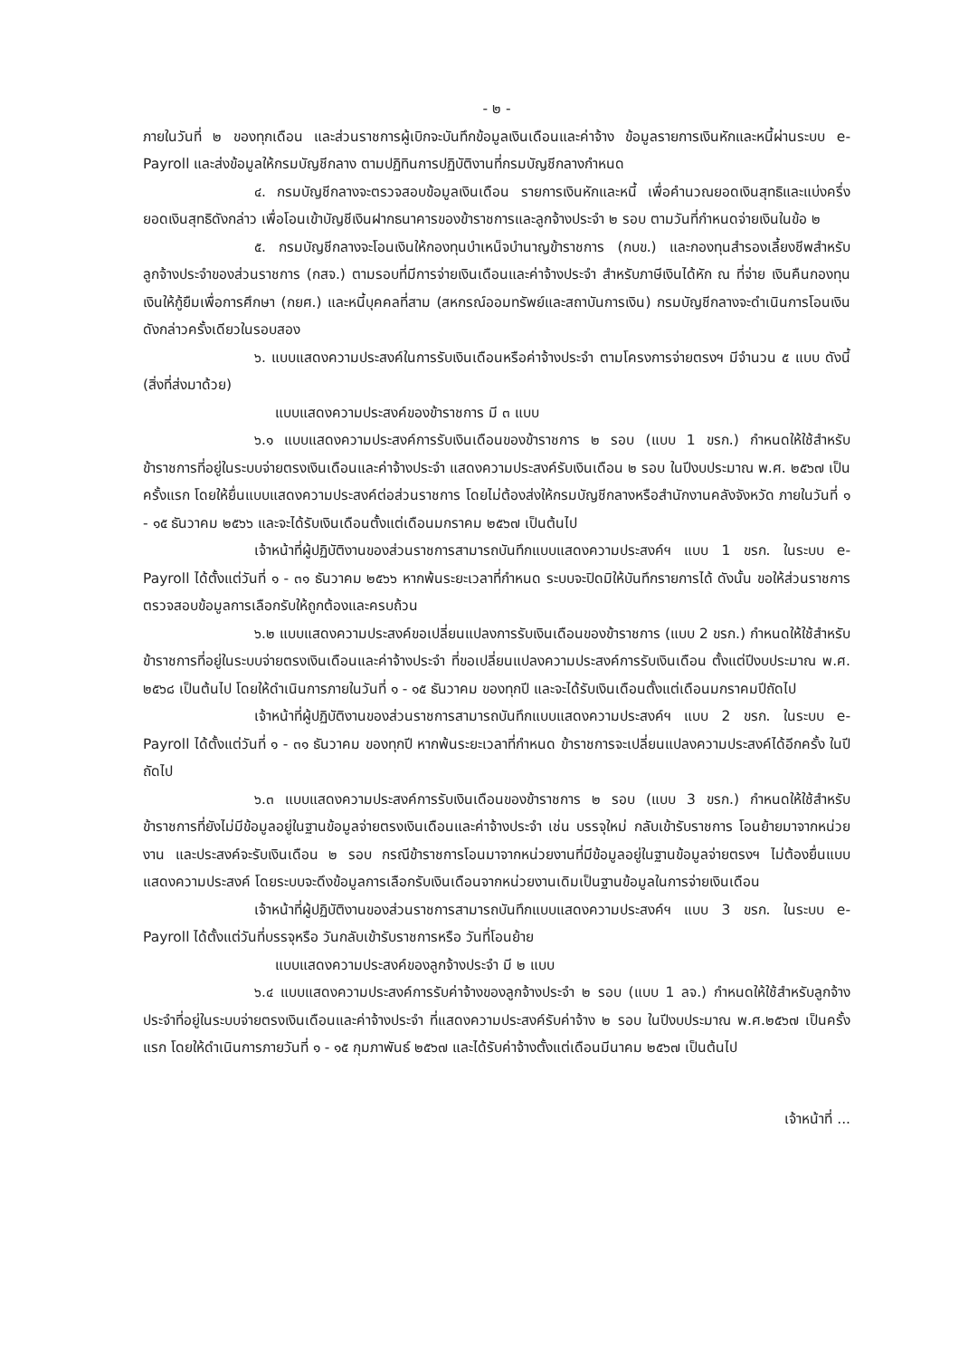- ๒ -
ภายในวันที่ ๒ ของทุกเดือน และส่วนราชการผู้เบิกจะบันทึกข้อมูลเงินเดือนและค่าจ้าง ข้อมูลรายการเงินหักและหนี้ผ่านระบบ e-Payroll และส่งข้อมูลให้กรมบัญชีกลาง ตามปฏิทินการปฏิบัติงานที่กรมบัญชีกลางกำหนด
๔. กรมบัญชีกลางจะตรวจสอบข้อมูลเงินเดือน รายการเงินหักและหนี้ เพื่อคำนวณยอดเงินสุทธิและแบ่งครึ่งยอดเงินสุทธิดังกล่าว เพื่อโอนเข้าบัญชีเงินฝากธนาคารของข้าราชการและลูกจ้างประจำ ๒ รอบ ตามวันที่กำหนดจ่ายเงินในข้อ ๒
๕. กรมบัญชีกลางจะโอนเงินให้กองทุนบำเหน็จบำนาญข้าราชการ (กบข.) และกองทุนสำรองเลี้ยงชีพสำหรับลูกจ้างประจำของส่วนราชการ (กสจ.) ตามรอบที่มีการจ่ายเงินเดือนและค่าจ้างประจำ สำหรับภาษีเงินได้หัก ณ ที่จ่าย เงินคืนกองทุนเงินให้กู้ยืมเพื่อการศึกษา (กยศ.) และหนี้บุคคลที่สาม (สหกรณ์ออมทรัพย์และสถาบันการเงิน) กรมบัญชีกลางจะดำเนินการโอนเงินดังกล่าวครั้งเดียวในรอบสอง
๖. แบบแสดงความประสงค์ในการรับเงินเดือนหรือค่าจ้างประจำ ตามโครงการจ่ายตรงฯ มีจำนวน ๕ แบบ ดังนี้ (สิ่งที่ส่งมาด้วย)
แบบแสดงความประสงค์ของข้าราชการ มี ๓ แบบ
๖.๑ แบบแสดงความประสงค์การรับเงินเดือนของข้าราชการ ๒ รอบ (แบบ 1 ขรก.) กำหนดให้ใช้สำหรับข้าราชการที่อยู่ในระบบจ่ายตรงเงินเดือนและค่าจ้างประจำ แสดงความประสงค์รับเงินเดือน ๒ รอบ ในปีงบประมาณ พ.ศ. ๒๕๖๗ เป็นครั้งแรก โดยให้ยื่นแบบแสดงความประสงค์ต่อส่วนราชการ โดยไม่ต้องส่งให้กรมบัญชีกลางหรือสำนักงานคลังจังหวัด ภายในวันที่ ๑ - ๑๕ ธันวาคม ๒๕๖๖ และจะได้รับเงินเดือนตั้งแต่เดือนมกราคม ๒๕๖๗ เป็นต้นไป
เจ้าหน้าที่ผู้ปฏิบัติงานของส่วนราชการสามารถบันทึกแบบแสดงความประสงค์ฯ แบบ 1 ขรก. ในระบบ e-Payroll ได้ตั้งแต่วันที่ ๑ - ๓๑ ธันวาคม ๒๕๖๖ หากพ้นระยะเวลาที่กำหนด ระบบจะปิดมิให้บันทึกรายการได้ ดังนั้น ขอให้ส่วนราชการตรวจสอบข้อมูลการเลือกรับให้ถูกต้องและครบถ้วน
๖.๒ แบบแสดงความประสงค์ขอเปลี่ยนแปลงการรับเงินเดือนของข้าราชการ (แบบ 2 ขรก.) กำหนดให้ใช้สำหรับข้าราชการที่อยู่ในระบบจ่ายตรงเงินเดือนและค่าจ้างประจำ ที่ขอเปลี่ยนแปลงความประสงค์การรับเงินเดือน ตั้งแต่ปีงบประมาณ พ.ศ. ๒๕๖๘ เป็นต้นไป โดยให้ดำเนินการภายในวันที่ ๑ - ๑๕ ธันวาคม ของทุกปี และจะได้รับเงินเดือนตั้งแต่เดือนมกราคมปีถัดไป
เจ้าหน้าที่ผู้ปฏิบัติงานของส่วนราชการสามารถบันทึกแบบแสดงความประสงค์ฯ แบบ 2 ขรก. ในระบบ e-Payroll ได้ตั้งแต่วันที่ ๑ - ๓๑ ธันวาคม ของทุกปี หากพ้นระยะเวลาที่กำหนด ข้าราชการจะเปลี่ยนแปลงความประสงค์ได้อีกครั้ง ในปีถัดไป
๖.๓ แบบแสดงความประสงค์การรับเงินเดือนของข้าราชการ ๒ รอบ (แบบ 3 ขรก.) กำหนดให้ใช้สำหรับข้าราชการที่ยังไม่มีข้อมูลอยู่ในฐานข้อมูลจ่ายตรงเงินเดือนและค่าจ้างประจำ เช่น บรรจุใหม่ กลับเข้ารับราชการ โอนย้ายมาจากหน่วยงาน และประสงค์จะรับเงินเดือน ๒ รอบ กรณีข้าราชการโอนมาจากหน่วยงานที่มีข้อมูลอยู่ในฐานข้อมูลจ่ายตรงฯ ไม่ต้องยื่นแบบแสดงความประสงค์ โดยระบบจะดึงข้อมูลการเลือกรับเงินเดือนจากหน่วยงานเดิมเป็นฐานข้อมูลในการจ่ายเงินเดือน
เจ้าหน้าที่ผู้ปฏิบัติงานของส่วนราชการสามารถบันทึกแบบแสดงความประสงค์ฯ แบบ 3 ขรก. ในระบบ e-Payroll ได้ตั้งแต่วันที่บรรจุหรือ วันกลับเข้ารับราชการหรือ วันที่โอนย้าย
แบบแสดงความประสงค์ของลูกจ้างประจำ มี ๒ แบบ
๖.๔ แบบแสดงความประสงค์การรับค่าจ้างของลูกจ้างประจำ ๒ รอบ (แบบ 1 ลจ.) กำหนดให้ใช้สำหรับลูกจ้างประจำที่อยู่ในระบบจ่ายตรงเงินเดือนและค่าจ้างประจำ ที่แสดงความประสงค์รับค่าจ้าง ๒ รอบ ในปีงบประมาณ พ.ศ.๒๕๖๗ เป็นครั้งแรก โดยให้ดำเนินการภายวันที่ ๑ - ๑๕ กุมภาพันธ์ ๒๕๖๗ และได้รับค่าจ้างตั้งแต่เดือนมีนาคม ๒๕๖๗ เป็นต้นไป
เจ้าหน้าที่ ...